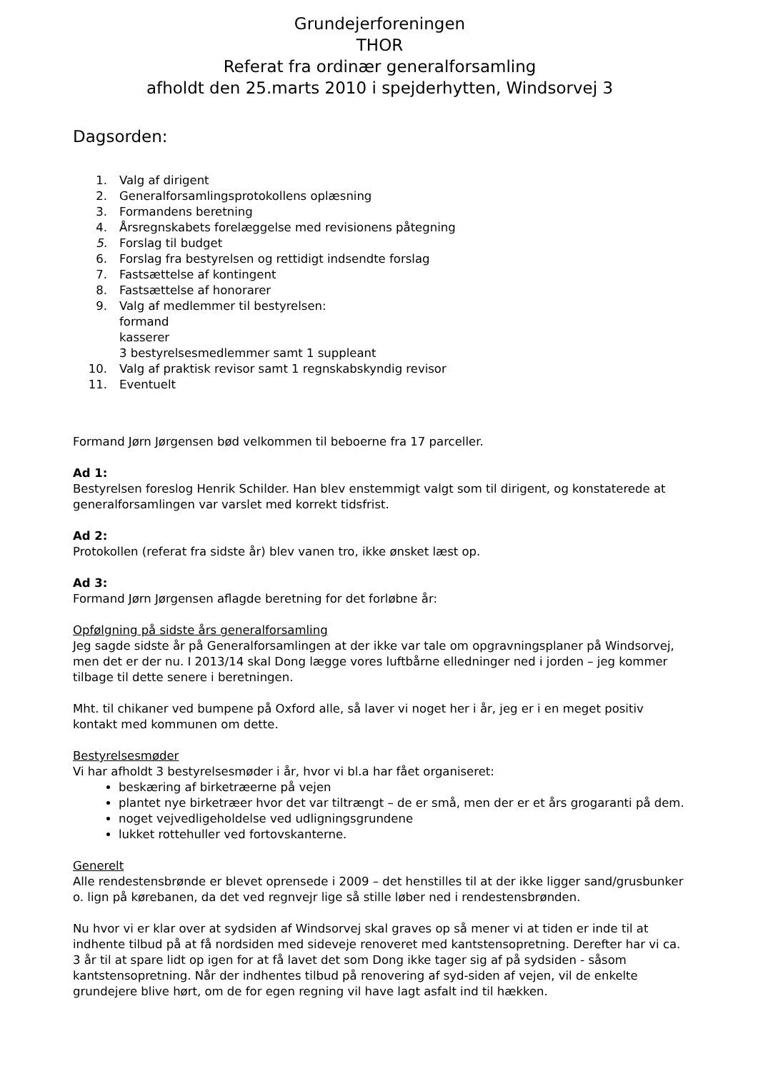Grundejerforeningen
THOR
Referat fra ordinær generalforsamling
afholdt den 25.marts 2010 i spejderhytten, Windsorvej 3
Dagsorden:
1. Valg af dirigent
2. Generalforsamlingsprotokollens oplæsning
3. Formandens beretning
4. Årsregnskabets forelæggelse med revisionens påtegning
5. Forslag til budget
6. Forslag fra bestyrelsen og rettidigt indsendte forslag
7. Fastsættelse af kontingent
8. Fastsættelse af honorarer
9. Valg af medlemmer til bestyrelsen:
formand
kasserer
3 bestyrelsesmedlemmer samt 1 suppleant
10. Valg af praktisk revisor samt 1 regnskabskyndig revisor
11. Eventuelt
Formand Jørn Jørgensen bød velkommen til beboerne fra 17 parceller.
Ad 1:
Bestyrelsen foreslog Henrik Schilder. Han blev enstemmigt valgt som til dirigent, og konstaterede at generalforsamlingen var varslet med korrekt tidsfrist.
Ad 2:
Protokollen (referat fra sidste år) blev vanen tro, ikke ønsket læst op.
Ad 3:
Formand Jørn Jørgensen aflagde beretning for det forløbne år:
Opfølgning på sidste års generalforsamling
Jeg sagde sidste år på Generalforsamlingen at der ikke var tale om opgravningsplaner på Windsorvej, men det er der nu. I 2013/14 skal Dong lægge vores luftbårne elledninger ned i jorden – jeg kommer tilbage til dette senere i beretningen.
Mht. til chikaner ved bumpene på Oxford alle, så laver vi noget her i år, jeg er i en meget positiv kontakt med kommunen om dette.
Bestyrelsesmøder
Vi har afholdt 3 bestyrelsesmøder i år, hvor vi bl.a har fået organiseret:
beskæring af birketræerne på vejen
plantet nye birketræer hvor det var tiltrængt – de er små, men der er et års grogaranti på dem.
noget vejvedligeholdelse ved udligningsgrundene
lukket rottehuller ved fortovskanterne.
Generelt
Alle rendestensbrønde er blevet oprensede i 2009 – det henstilles til at der ikke ligger sand/grusbunker o. lign på kørebanen, da det ved regnvejr lige så stille løber ned i rendestensbrønden.
Nu hvor vi er klar over at sydsiden af Windsorvej skal graves op så mener vi at tiden er inde til at indhente tilbud på at få nordsiden med sideveje renoveret med kantstensopretning. Derefter har vi ca. 3 år til at spare lidt op igen for at få lavet det som Dong ikke tager sig af på sydsiden - såsom kantstensopretning. Når der indhentes tilbud på renovering af syd-siden af vejen, vil de enkelte grundejere blive hørt, om de for egen regning vil have lagt asfalt ind til hækken.